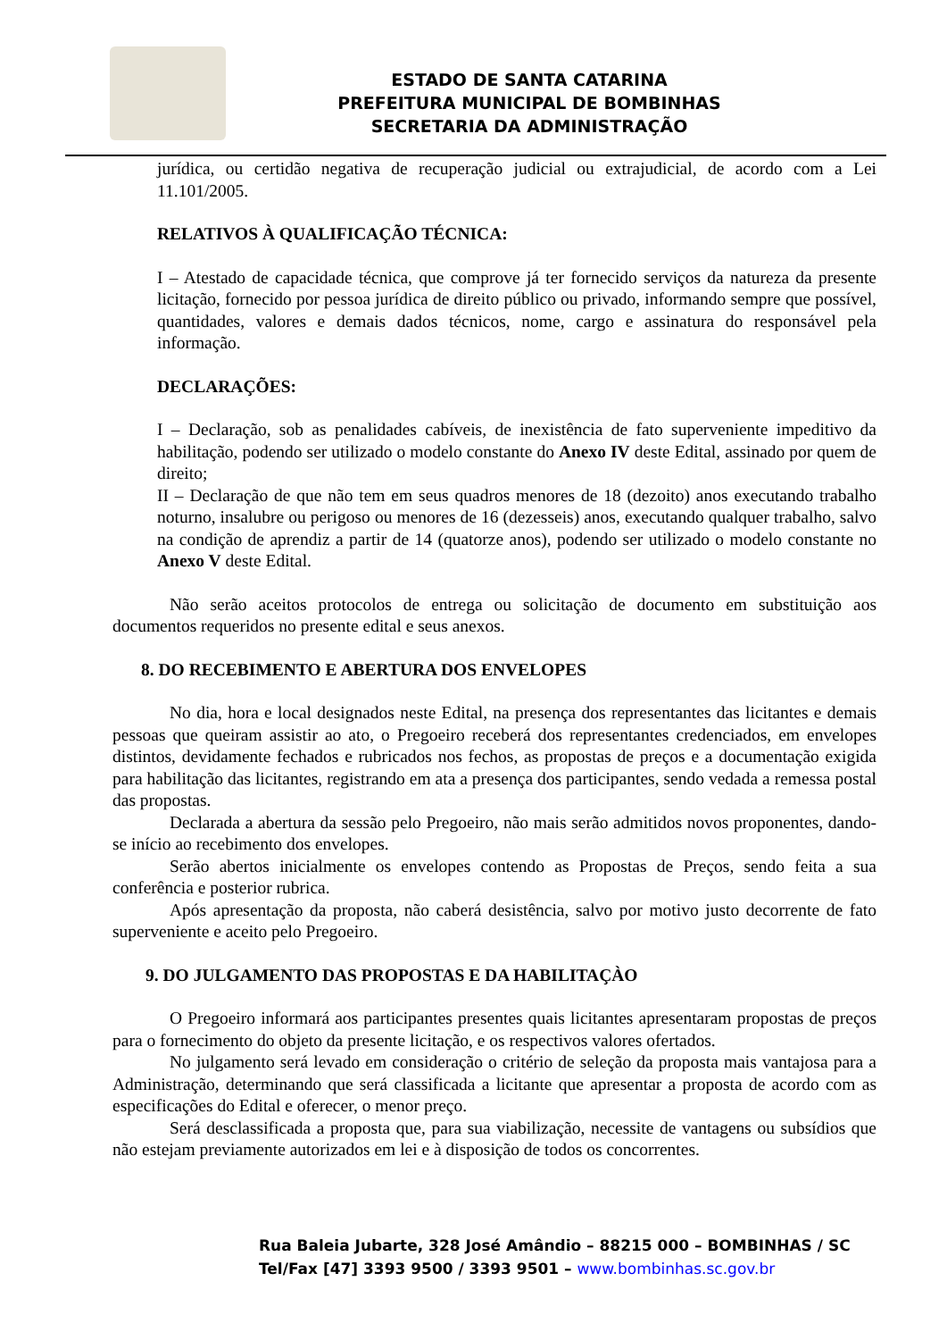ESTADO DE SANTA CATARINA
PREFEITURA MUNICIPAL DE BOMBINHAS
SECRETARIA DA ADMINISTRAÇÃO
jurídica, ou certidão negativa de recuperação judicial ou extrajudicial, de acordo com a Lei 11.101/2005.
RELATIVOS À QUALIFICAÇÃO TÉCNICA:
I – Atestado de capacidade técnica, que comprove já ter fornecido serviços da natureza da presente licitação, fornecido por pessoa jurídica de direito público ou privado, informando sempre que possível, quantidades, valores e demais dados técnicos, nome, cargo e assinatura do responsável pela informação.
DECLARAÇÕES:
I – Declaração, sob as penalidades cabíveis, de inexistência de fato superveniente impeditivo da habilitação, podendo ser utilizado o modelo constante do Anexo IV deste Edital, assinado por quem de direito;
II – Declaração de que não tem em seus quadros menores de 18 (dezoito) anos executando trabalho noturno, insalubre ou perigoso ou menores de 16 (dezesseis) anos, executando qualquer trabalho, salvo na condição de aprendiz a partir de 14 (quatorze anos), podendo ser utilizado o modelo constante no Anexo V deste Edital.
Não serão aceitos protocolos de entrega ou solicitação de documento em substituição aos documentos requeridos no presente edital e seus anexos.
8. DO RECEBIMENTO E ABERTURA DOS ENVELOPES
No dia, hora e local designados neste Edital, na presença dos representantes das licitantes e demais pessoas que queiram assistir ao ato, o Pregoeiro receberá dos representantes credenciados, em envelopes distintos, devidamente fechados e rubricados nos fechos, as propostas de preços e a documentação exigida para habilitação das licitantes, registrando em ata a presença dos participantes, sendo vedada a remessa postal das propostas.
Declarada a abertura da sessão pelo Pregoeiro, não mais serão admitidos novos proponentes, dando-se início ao recebimento dos envelopes.
Serão abertos inicialmente os envelopes contendo as Propostas de Preços, sendo feita a sua conferência e posterior rubrica.
Após apresentação da proposta, não caberá desistência, salvo por motivo justo decorrente de fato superveniente e aceito pelo Pregoeiro.
9. DO JULGAMENTO DAS PROPOSTAS E DA HABILITAÇÀO
O Pregoeiro informará aos participantes presentes quais licitantes apresentaram propostas de preços para o fornecimento do objeto da presente licitação, e os respectivos valores ofertados.
No julgamento será levado em consideração o critério de seleção da proposta mais vantajosa para a Administração, determinando que será classificada a licitante que apresentar a proposta de acordo com as especificações do Edital e oferecer, o menor preço.
Será desclassificada a proposta que, para sua viabilização, necessite de vantagens ou subsídios que não estejam previamente autorizados em lei e à disposição de todos os concorrentes.
Rua Baleia Jubarte, 328 José Amândio – 88215 000 – BOMBINHAS / SC
Tel/Fax [47] 3393 9500 / 3393 9501 – www.bombinhas.sc.gov.br